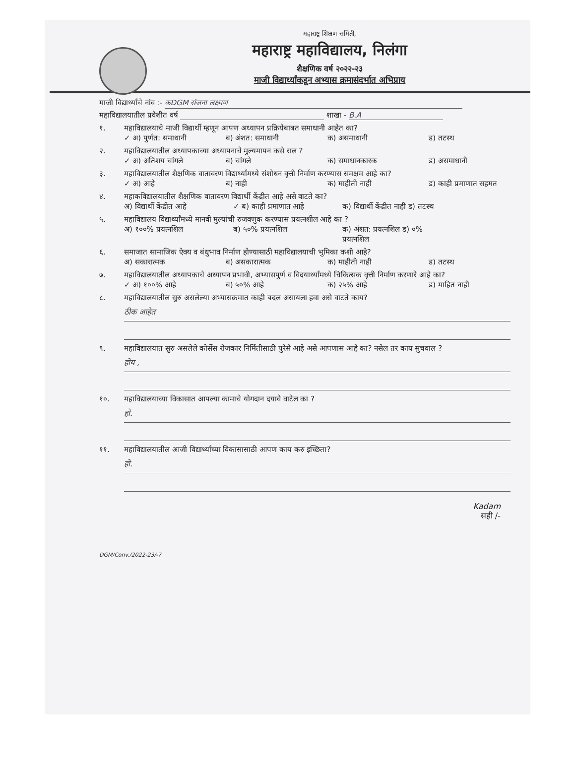महाराष्ट्र शिक्षण समिती,
महाराष्ट्र महाविद्यालय, निलंगा
शैक्षणिक वर्ष २०२२-२३
माजी विद्यार्थ्यांकडून अभ्यास क्रमासंदर्भात अभिप्राय
माजी विद्यार्थ्यांचे नांव :- कDGM संजना लक्ष्मण
महाविद्यालयातील प्रवेशीत वर्ष शाखा - B.A
१. महाविद्यालयाचे माजी विद्यार्थी म्हणून आपण अध्यापन प्रक्रियेबाबत समाधानी आहेत का?
✓ अ) पुर्णत: समाधानी ब) अंशत: समाधानी क) असमाधानी ड) तटस्थ
२. महाविद्यालयातील अध्यापकाच्या अध्यापनाचे मुल्यमापन कसे राल ?
✓ अ) अतिशय चांगले ब) चांगले क) समाधानकारक ड) असमाधानी
३. महाविद्यालयातील शैक्षणिक वातावरण विद्यार्थ्यांमध्ये संशोधन वृत्ती निर्माण करण्यास समक्षम आहे का?
✓ अ) आहे ब) नाही क) माहीती नाही ड) काही प्रमाणात सहमत
४. महाकविद्यालयातील शैक्षणिक वातावरण विद्यार्थी केंद्रीत आहे असे वाटते का?
अ) विद्यार्थी केंद्रीत आहे ✓ ब) काही प्रमाणात आहे क) विद्यार्थी केंद्रीत नाही ड) तटस्थ
५. महाविद्यालय विद्यार्थ्यांमध्ये मानवी मुल्यांची रुजवणुक करण्यास प्रयत्नशील आहे का ?
अ) १००% प्रयत्नशिल ब) ५०% प्रयत्नशिल क) अंशत: प्रयत्नशिल ड) ०% प्रयत्नशिल
६. समाजात सामाजिक ऐक्य व बंधुभाव निर्माण होण्यासाठी महाविद्यालयाची भुमिका कशी आहे?
अ) सकारात्मक ब) असकारात्मक क) माहीती नाही ड) तटस्थ
७. महाविद्यालयातील अध्यापकाचे अध्यापन प्रभावी, अभ्यासपुर्ण व विदयार्थ्यांमध्ये चिकित्सक वृत्ती निर्माण करणारे आहे का?
✓ अ) १००% आहे ब) ५०% आहे क) २५% आहे ड) माहित नाही
८. महाविद्यालयातील सुरु असलेल्या अभ्यासक्रमात काही बदल असायला हवा असे वाटते काय?
ठीक आहेत
९. महाविद्यालयात सुरु असलेले कोर्सेस रोजकार निर्मितीसाठी पुरेसे आहे असे आपणास आहे का? नसेल तर काय सुचवाल ?
होय ,
१०. महाविद्यालयाच्या विकासात आपल्या कामाचे योगदान दयावे वाटेल का ?
हो.
११. महाविद्यालयातील आजी विद्यार्थ्यांच्या विकासासाठी आपण काय करु इच्छिता?
हो.
Kadam
सही /-
DGM/Conv./2022-23/-7